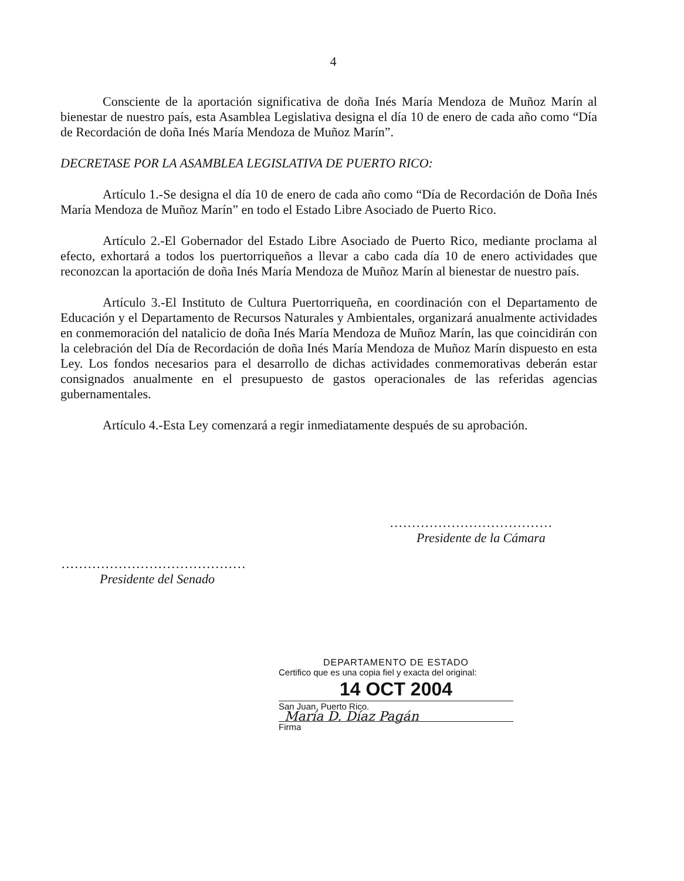4
Consciente de la aportación significativa de doña Inés María Mendoza de Muñoz Marín al bienestar de nuestro país, esta Asamblea Legislativa designa el día 10 de enero de cada año como “Día de Recordación de doña Inés María Mendoza de Muñoz Marín”.
DECRETASE POR LA ASAMBLEA LEGISLATIVA DE PUERTO RICO:
Artículo 1.-Se designa el día 10 de enero de cada año como “Día de Recordación de Doña Inés María Mendoza de Muñoz Marín” en todo el Estado Libre Asociado de Puerto Rico.
Artículo 2.-El Gobernador del Estado Libre Asociado de Puerto Rico, mediante proclama al efecto, exhortará a todos los puertorriqueños a llevar a cabo cada día 10 de enero actividades que reconozcan la aportación de doña Inés María Mendoza de Muñoz Marín al bienestar de nuestro país.
Artículo 3.-El Instituto de Cultura Puertorriqueña, en coordinación con el Departamento de Educación y el Departamento de Recursos Naturales y Ambientales, organizará anualmente actividades en conmemoración del natalicio de doña Inés María Mendoza de Muñoz Marín, las que coincidirán con la celebración del Día de Recordación de doña Inés María Mendoza de Muñoz Marín dispuesto en esta Ley. Los fondos necesarios para el desarrollo de dichas actividades conmemorativas deberán estar consignados anualmente en el presupuesto de gastos operacionales de las referidas agencias gubernamentales.
Artículo 4.-Esta Ley comenzará a regir inmediatamente después de su aprobación.
.....................................
Presidente de la Cámara
..........................................
Presidente del Senado
DEPARTAMENTO DE ESTADO
Certifico que es una copia fiel y exacta del original:
14 OCT 2004
San Juan, Puerto Rico.
María D. Díaz Pagán
Firma